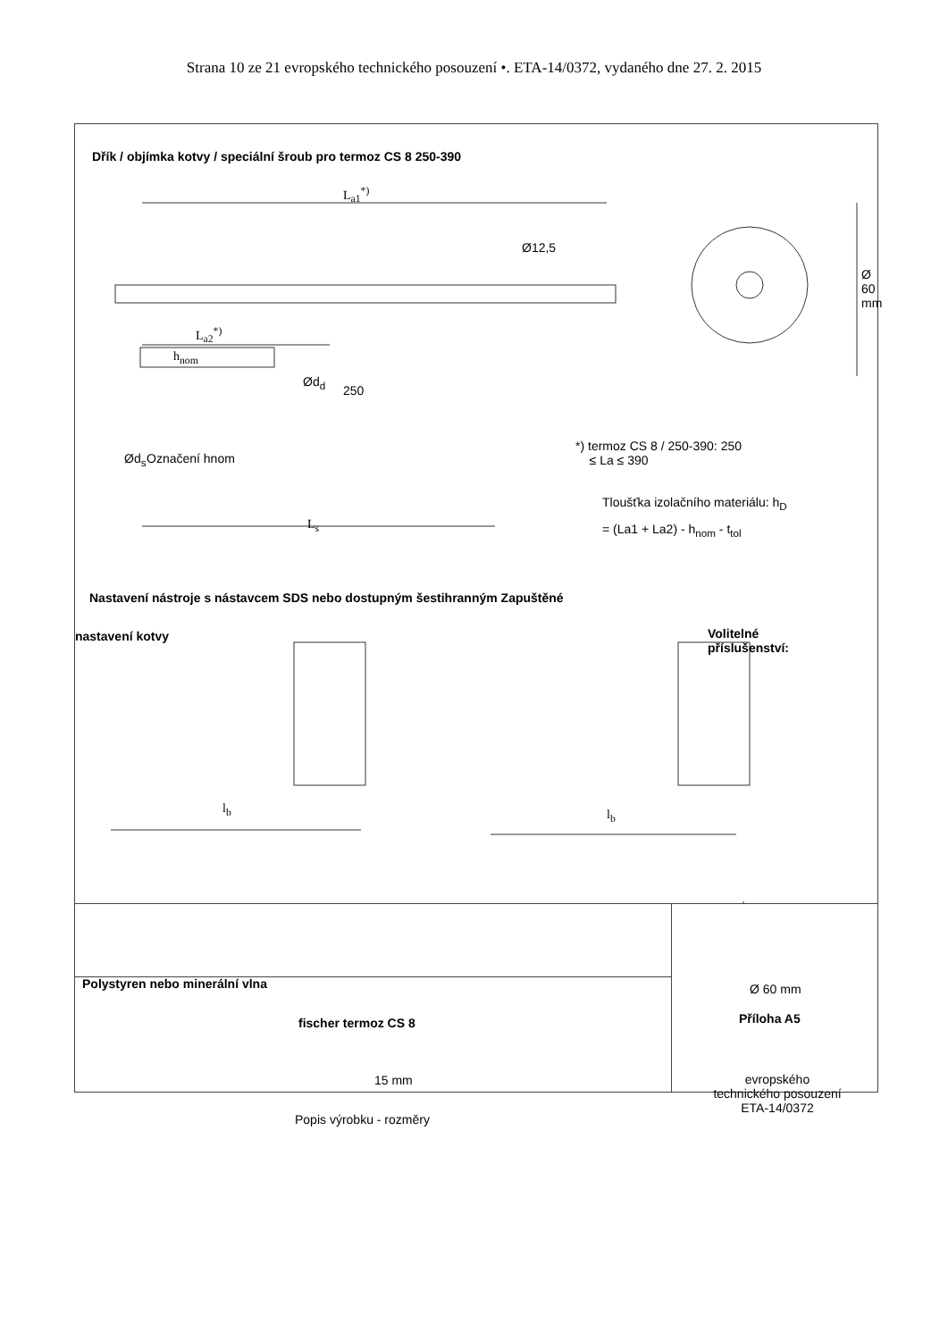Strana 10 ze 21 evropského technického posouzení •. ETA-14/0372, vydaného dne 27. 2. 2015
Dřík / objímka kotvy / speciální šroub pro termoz CS 8 250-390
L<sub>a1</sub><sup>*)</sup>
Ø12,5
Ø 60 mm
L<sub>a2</sub><sup>*)</sup>
h<sub>nom</sub>
Ød<sub>d</sub>
250
Ød<sub>s</sub> Označení hnom
*) termoz CS 8 / 250-390: 250
≤ La ≤ 390
Tloušťka izolačního materiálu: h<sub>D</sub>
= (La1 + La2) - h<sub>nom</sub> - t<sub>tol</sub>
L<sub>s</sub>
Nastavení nástroje s nástavcem SDS nebo dostupným šestihranným Zapuštěné
nastavení kotvy
Volitelné
příslušenství:
l<sub>b</sub> l<sub>b</sub>
Polystyren nebo minerální vlna Ø 60 mm
15 mm
fischer termoz CS 8
Příloha A5
Popis výrobku - rozměry
evropského
technického posouzení
ETA-14/0372